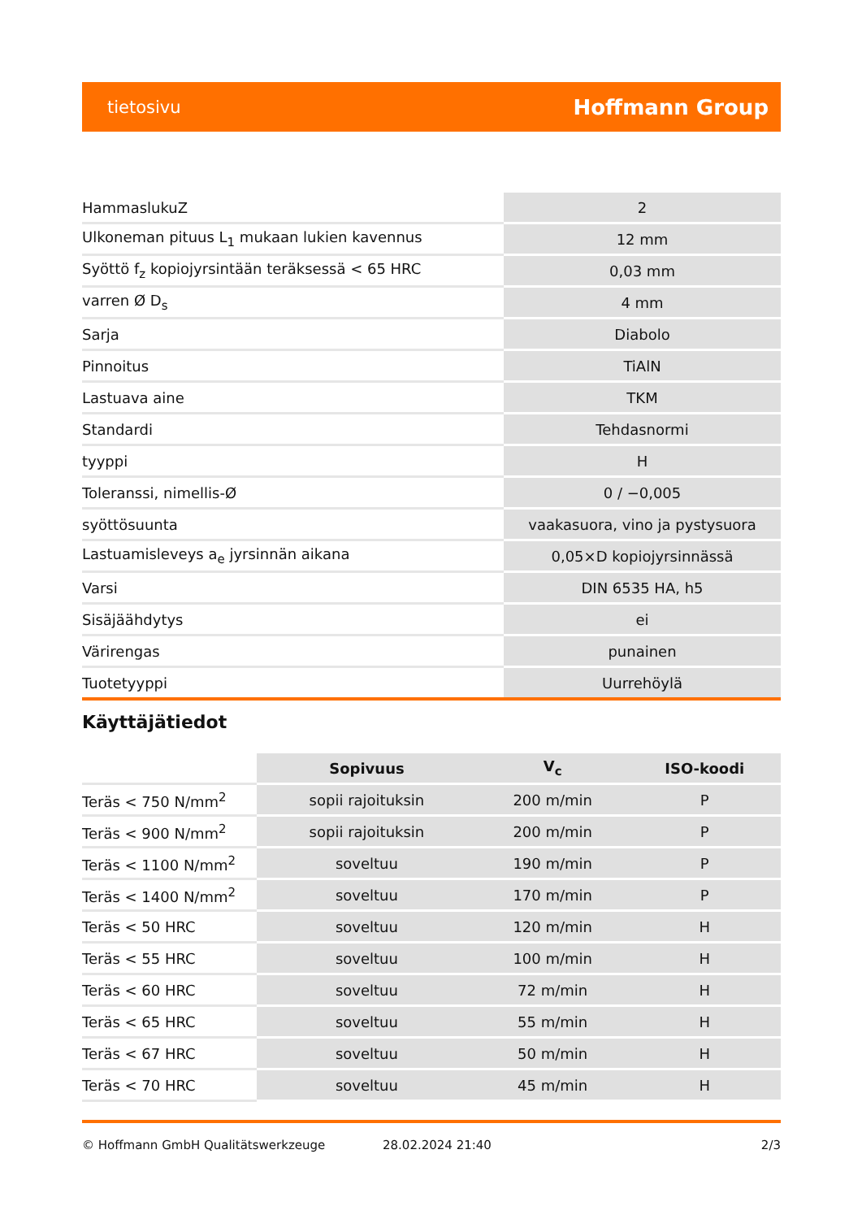tietosivu Hoffmann Group
| HammaslukuZ | 2 |
| Ulkoneman pituus L<sub>1</sub> mukaan lukien kavennus | 12 mm |
| Syöttö f<sub>z</sub> kopiojyrsintään teräksessä < 65 HRC | 0,03 mm |
| varren Ø D<sub>s</sub> | 4 mm |
| Sarja | Diabolo |
| Pinnoitus | TiAlN |
| Lastuava aine | TKM |
| Standardi | Tehdasnormi |
| tyyppi | H |
| Toleranssi, nimellis-Ø | 0 / −0,005 |
| syöttösuunta | vaakasuora, vino ja pystysuora |
| Lastuamisleveys a<sub>e</sub> jyrsinnän aikana | 0,05×D kopiojyrsinnässä |
| Varsi | DIN 6535 HA, h5 |
| Sisäjäähdytys | ei |
| Värirengas | punainen |
| Tuotetyyppi | Uurrehöylä |
Käyttäjätiedot
| | Sopivuus | V<sub>c</sub> | ISO-koodi |
| --- | --- | --- | --- |
| Teräs < 750 N/mm<sup>2</sup> | sopii rajoituksin | 200 m/min | P |
| Teräs < 900 N/mm<sup>2</sup> | sopii rajoituksin | 200 m/min | P |
| Teräs < 1100 N/mm<sup>2</sup> | soveltuu | 190 m/min | P |
| Teräs < 1400 N/mm<sup>2</sup> | soveltuu | 170 m/min | P |
| Teräs < 50 HRC | soveltuu | 120 m/min | H |
| Teräs < 55 HRC | soveltuu | 100 m/min | H |
| Teräs < 60 HRC | soveltuu | 72 m/min | H |
| Teräs < 65 HRC | soveltuu | 55 m/min | H |
| Teräs < 67 HRC | soveltuu | 50 m/min | H |
| Teräs < 70 HRC | soveltuu | 45 m/min | H |
© Hoffmann GmbH Qualitätswerkzeuge 28.02.2024 21:40 2/3